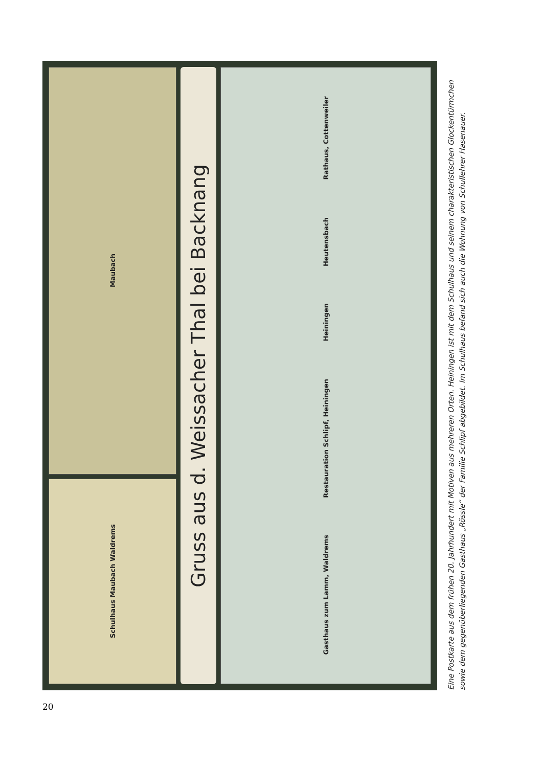Maubach
Schulhaus Maubach Waldrems
Gruss aus d. Weissacher Thal bei Backnang
Rathaus, Cottenweiler
Heutensbach
Heiningen
Restauration Schlipf, Heiningen
Gasthaus zum Lamm, Waldrems
Eine Postkarte aus dem frühen 20. Jahrhundert mit Motiven aus mehreren Orten. Heiningen ist mit dem Schulhaus und seinem charakteristischen Glockentürmchen sowie dem gegenüberliegenden Gasthaus „Rössle“ der Familie Schlipf abgebildet. Im Schulhaus befand sich auch die Wohnung von Schullehrer Hasenauer.
20